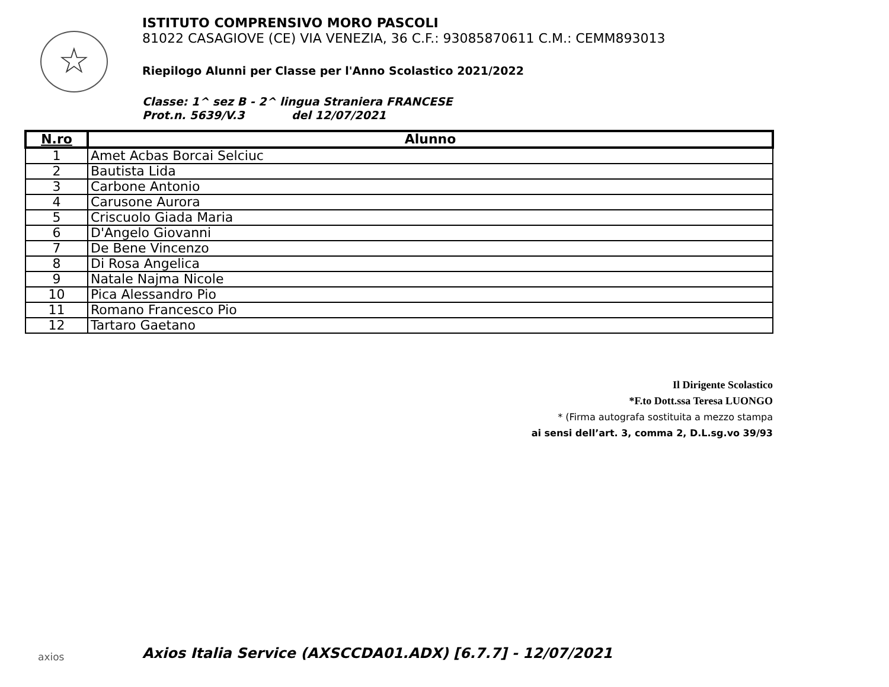☆
ISTITUTO COMPRENSIVO MORO PASCOLI
81022 CASAGIOVE (CE) VIA VENEZIA, 36 C.F.: 93085870611 C.M.: CEMM893013
Riepilogo Alunni per Classe per l'Anno Scolastico 2021/2022
Classe: 1^ sez B - 2^ lingua Straniera FRANCESE
Prot.n. 5639/V.3 del 12/07/2021
| N.ro | Alunno |
| --- | --- |
| 1 | Amet Acbas Borcai Selciuc |
| 2 | Bautista Lida |
| 3 | Carbone Antonio |
| 4 | Carusone Aurora |
| 5 | Criscuolo Giada Maria |
| 6 | D'Angelo Giovanni |
| 7 | De Bene Vincenzo |
| 8 | Di Rosa Angelica |
| 9 | Natale Najma Nicole |
| 10 | Pica Alessandro Pio |
| 11 | Romano Francesco Pio |
| 12 | Tartaro Gaetano |
Il Dirigente Scolastico
*F.to Dott.ssa Teresa LUONGO
* (Firma autografa sostituita a mezzo stampa
ai sensi dell’art. 3, comma 2, D.L.sg.vo 39/93
axios
Axios Italia Service (AXSCCDA01.ADX) [6.7.7] - 12/07/2021